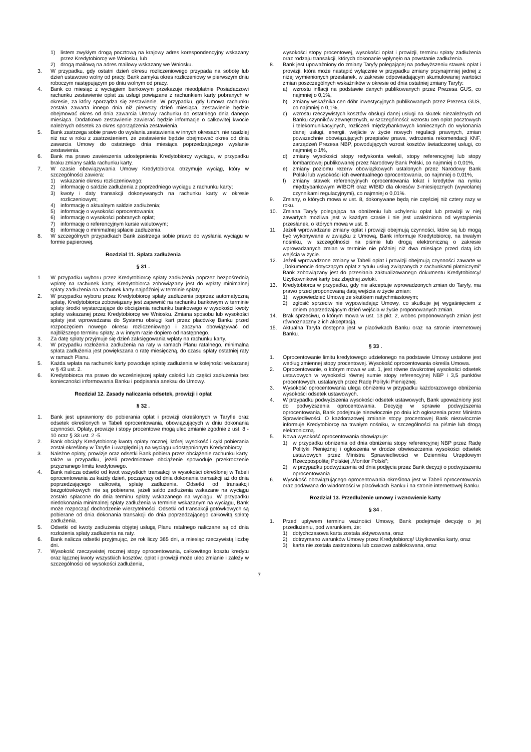1) listem zwykłym drogą pocztową na krajowy adres korespondencyjny wskazany przez Kredytobiorcę we Wniosku, lub
2) drogą mailową na adres mailowy wskazany we Wniosku.
3. W przypadku, gdy ostatni dzień okresu rozliczeniowego przypada na sobotę lub dzień ustawowo wolny od pracy, Bank zamyka okres rozliczeniowy w pierwszym dniu roboczym następującym po dniu wolnym od pracy.
4. Bank co miesiąc z wyciągiem bankowym przekazuje nieodpłatnie Posiadaczowi rachunku zestawienie opłat za usługi powiązane z rachunkiem karty pobranych w okresie, za który sporządza się zestawienie. W przypadku, gdy Umowa rachunku została zawarta innego dnia niż pierwszy dzień miesiąca, zestawienie będzie obejmować okres od dnia zawarcia Umowy rachunku do ostatniego dnia danego miesiąca. Dodatkowo zestawienie zawierać będzie informacje o całkowitej kwocie należnych odsetek za okres sporządzenia zestawienia.
5. Bank zastrzega sobie prawo do wysłania zestawienia w innych okresach, nie rzadziej niż raz w roku z zastrzeżeniem, że zestawienie będzie obejmować okres od dnia zawarcia Umowy do ostatniego dnia miesiąca poprzedzającego wysłanie zestawienia.
6. Bank ma prawo zawieszenia udostępnienia Kredytobiorcy wyciągu, w przypadku braku zmiany salda rachunku karty.
7. W czasie obowiązywania Umowy Kredytobiorca otrzymuje wyciąg, który w szczególności zawiera:
1) wskazanie okresu rozliczeniowego;
2) informację o saldzie zadłużenia z poprzedniego wyciągu z rachunku karty;
3) kwoty i daty transakcji dokonywanych na rachunku karty w okresie rozliczeniowym;
4) informację o aktualnym saldzie zadłużenia;
5) informację o wysokości oprocentowania;
6) informację o wysokości pobranych opłat;
7) informację o referencyjnym kursie walutowym;
8) informację o minimalnej spłacie zadłużenia.
8. W szczególnych przypadkach Bank zastrzega sobie prawo do wysłania wyciągu w formie papierowej.
Rozdział 11. Spłata zadłużenia
§ 31 .
1. W przypadku wyboru przez Kredytobiorcę spłaty zadłużenia poprzez bezpośrednią wpłatę na rachunek karty, Kredytobiorca zobowiązany jest do wpłaty minimalnej spłaty zadłużenia na rachunek karty najpóźniej w terminie spłaty.
2. W przypadku wyboru przez Kredytobiorcę spłaty zadłużenia poprzez automatyczną spłatę, Kredytobiorca zobowiązany jest zapewnić na rachunku bankowym w terminie spłaty środki wystarczające do obciążenia rachunku bankowego w wysokości kwoty spłaty wskazanej przez Kredytobiorcę we Wniosku. Zmiana sposobu lub wysokości spłaty jest wprowadzana do Systemu obsługi kart przez placówkę Banku przed rozpoczęciem nowego okresu rozliczeniowego i zaczyna obowiązywać od najbliższego terminu spłaty, a w innym razie dopiero od następnego.
3. Za datę spłaty przyjmuje się dzień zaksięgowania wpłaty na rachunku karty.
4. W przypadku rozłożenia zadłużenia na raty w ramach Planu ratalnego, minimalna spłata zadłużenia jest powiększana o ratę miesięczną, do czasu spłaty ostatniej raty w ramach Planu.
5. Każda wpłata na rachunek karty powoduje spłatę zadłużenia w kolejności wskazanej w § 43 ust. 2.
6. Kredytobiorca ma prawo do wcześniejszej spłaty całości lub części zadłużenia bez konieczności informowania Banku i podpisania aneksu do Umowy.
Rozdział 12. Zasady naliczania odsetek, prowizji i opłat
§ 32 .
1. Bank jest uprawniony do pobierania opłat i prowizji określonych w Taryfie oraz odsetek określonych w Tabeli oprocentowania, obowiązujących w dniu dokonania czynności. Opłaty, prowizje i stopy procentowe mogą ulec zmianie zgodnie z ust. 8 - 10 oraz § 33 ust. 2 -5.
2. Bank obciąży Kredytobiorcę kwotą opłaty rocznej, której wysokość i cykl pobierania został określony w Taryfie i uwzględni ją na wyciągu udostępnionym Kredytobiorcy.
3. Należne opłaty, prowizje oraz odsetki Bank pobiera przez obciążenie rachunku karty, także w przypadku, jeżeli przedmiotowe obciążenie spowoduje przekroczenie przyznanego limitu kredytowego.
4. Bank nalicza odsetki od kwot wszystkich transakcji w wysokości określonej w Tabeli oprocentowania za każdy dzień, począwszy od dnia dokonania transakcji aż do dnia poprzedzającego całkowitą spłatę zadłużenia. Odsetki od transakcji bezgotówkowych nie są pobierane, jeżeli saldo zadłużenia wskazane na wyciągu zostało spłacone do dnia terminu spłaty wskazanego na wyciągu. W przypadku niedokonania minimalnej spłaty zadłużenia w terminie wskazanym na wyciągu, Bank może rozpocząć dochodzenie wierzytelności. Odsetki od transakcji gotówkowych są pobierane od dnia dokonania transakcji do dnia poprzedzającego całkowitą spłatę zadłużenia.
5. Odsetki od kwoty zadłużenia objętej usługą Planu ratalnego naliczane są od dnia rozłożenia spłaty zadłużenia na raty.
6. Bank nalicza odsetki przyjmując, że rok liczy 365 dni, a miesiąc rzeczywistą liczbę dni.
7. Wysokość rzeczywistej rocznej stopy oprocentowania, całkowitego kosztu kredytu oraz łącznej kwoty wszystkich kosztów, opłat i prowizji może ulec zmianie i zależy w szczególności od wysokości zadłużenia,
wysokości stopy procentowej, wysokości opłat i prowizji, terminu spłaty zadłużenia oraz rodzaju transakcji, których dokonanie wpłynęło na powstanie zadłużenia.
8. Bank jest upoważniony do zmiany Taryfy polegającej na podwyższeniu stawek opłat i prowizji, która może nastąpić wyłącznie w przypadku zmiany przynajmniej jednej z niżej wymienionych przesłanek, w zakresie odpowiadającym skumulowanej wartości zmian poszczególnych wskaźników w okresie od dnia ostatniej zmiany Taryfy:
a) wzrostu inflacji na podstawie danych publikowanych przez Prezesa GUS, co najmniej o 0,1%,
b) zmiany wskaźnika cen dóbr inwestycyjnych publikowanych przez Prezesa GUS, co najmniej o 0,1%,
c) wzrostu rzeczywistych kosztów obsługi danej usługi na skutek niezależnych od Banku czynników zewnętrznych, w szczególności: wzrostu cen opłat pocztowych i telekomunikacyjnych, rozliczeń międzybankowych koniecznych do wykonania danej usługi, energii, wejście w życie nowych regulacji prawnych, zmian powszechnie obowiązujących przepisów prawa, wdrożenia rekomendacji KNF, zarządzeń Prezesa NBP, powodujących wzrost kosztów świadczonej usługi, co najmniej o 1%,
d) zmiany wysokości stopy redyskonta weksli, stopy referencyjnej lub stopy lombardowej publikowanej przez Narodowy Bank Polski, co najmniej o 0,01%,
e) zmiany poziomu rezerw obowiązkowych ustalonych przez Narodowy Bank Polski lub wysokości ich ewentualnego oprocentowania, co najmniej o 0,01%,
f) zmiany stawek referencyjnych oprocentowania lokat i kredytów na rynku międzybankowym WIBOR oraz WIBID dla okresów 3-miesięcznych (wywołanej czynnikami regulacyjnymi), co najmniej o 0,01%.
9. Zmiany, o których mowa w ust. 8, dokonywane będą nie częściej niż cztery razy w roku.
10. Zmiana Taryfy polegająca na obniżeniu lub uchyleniu opłat lub prowizji w niej zawartych możliwa jest w każdym czasie i nie jest uzależniona od wystąpienia przesłanek, o których mowa w ust. 8.
11. Jeżeli wprowadzane zmiany opłat i prowizji obejmują czynności, które są lub mogą być wykonywane w związku z Umową, Bank informuje Kredytobiorcę, na trwałym nośniku, w szczególności na piśmie lub drogą elektroniczną o zakresie wprowadzanych zmian w terminie nie później niż dwa miesiące przed datą ich wejścia w życie.
12. Jeżeli wprowadzone zmiany w Tabeli opłat i prowizji obejmują czynności zawarte w „Dokumencie dotyczącym opłat z tytułu usług związanych z rachunkami płatniczymi” Bank zobowiązany jest do przesłania zaktualizowanego dokumentu Kredytobiorcy/ Użytkownikowi karty bez zbędnej zwłoki.
13. Kredytobiorca w przypadku, gdy nie akceptuje wprowadzonych zmian do Taryfy, ma prawo przed proponowaną datą wejścia w życie zmian:
1) wypowiedzieć Umowę ze skutkiem natychmiastowym;
2) zgłosić sprzeciw nie wypowiadając Umowy, co skutkuje jej wygaśnięciem z dniem poprzedzającym dzień wejścia w życie proponowanych zmian.
14. Brak sprzeciwu, o którym mowa w ust. 13 pkt. 2, wobec proponowanych zmian jest równoznaczny z ich akceptacją.
15. Aktualna Taryfa dostępna jest w placówkach Banku oraz na stronie internetowej Banku.
§ 33 .
1. Oprocentowanie limitu kredytowego udzielonego na podstawie Umowy ustalone jest według zmiennej stopy procentowej. Wysokość oprocentowania określa Umowa.
2. Oprocentowanie, o którym mowa w ust. 1, jest równe dwukrotnej wysokości odsetek ustawowych w wysokości równej sumie stopy referencyjnej NBP i 3,5 punktów procentowych, ustalanych przez Radę Polityki Pieniężnej.
3. Wysokość oprocentowania ulega obniżeniu w przypadku każdorazowego obniżenia wysokości odsetek ustawowych.
4. W przypadku podwyższenia wysokości odsetek ustawowych, Bank upoważniony jest do podwyższenia oprocentowania. Decyzję w sprawie podwyższenia oprocentowania, Bank podejmuje niezwłocznie po dniu ich ogłoszenia przez Ministra Sprawiedliwości. O każdorazowej zmianie stopy procentowej Bank niezwłocznie informuje Kredytobiorcę na trwałym nośniku, w szczególności na piśmie lub drogą elektroniczną.
5. Nowa wysokość oprocentowania obowiązuje:
1) w przypadku obniżenia od dnia obniżenia stopy referencyjnej NBP przez Radę Polityki Pieniężnej i ogłoszenia w drodze obwieszczenia wysokości odsetek ustawowych przez Ministra Sprawiedliwości w Dzienniku Urzędowym Rzeczpospolitej Polskiej „Monitor Polski”;
2) w przypadku podwyższenia od dnia podjęcia przez Bank decyzji o podwyższeniu oprocentowania.
6. Wysokość obowiązującego oprocentowania określona jest w Tabeli oprocentowania oraz podawana do wiadomości w placówkach Banku i na stronie internetowej Banku.
Rozdział 13. Przedłużenie umowy i wznowienie karty
§ 34 .
1. Przed upływem terminu ważności Umowy, Bank podejmuje decyzję o jej przedłużeniu, pod warunkiem, że:
1) dotychczasowa karta została aktywowana, oraz
2) dotrzymano warunków Umowy przez Kredytobiorcę/ Użytkownika karty, oraz
3) karta nie została zastrzeżona lub czasowo zablokowana, oraz
7